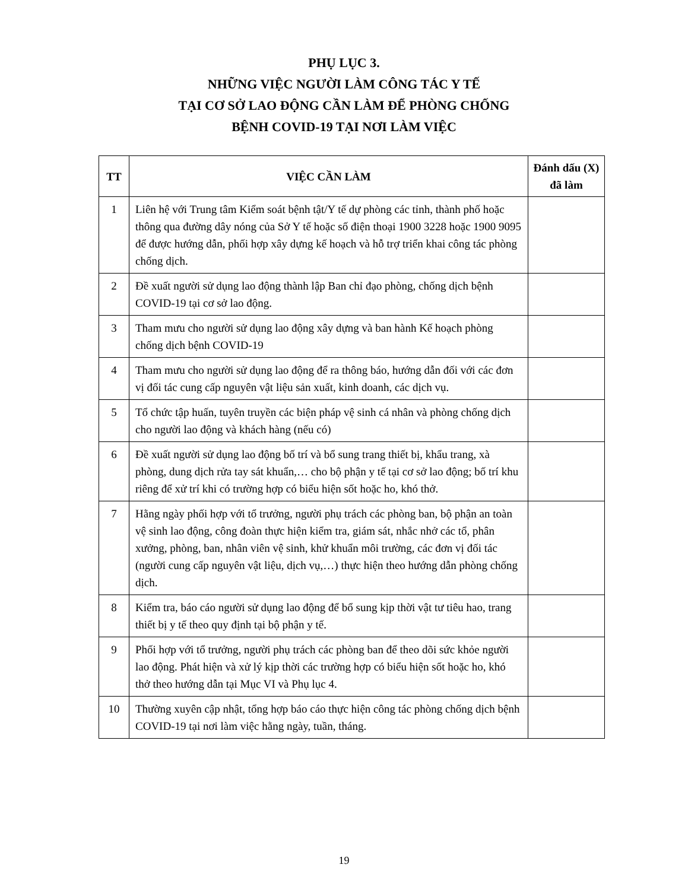PHỤ LỤC 3.
NHỮNG VIỆC NGƯỜI LÀM CÔNG TÁC Y TẾ
TẠI CƠ SỞ LAO ĐỘNG CẦN LÀM ĐỂ PHÒNG CHỐNG
BỆNH COVID-19 TẠI NƠI LÀM VIỆC
| TT | VIỆC CẦN LÀM | Đánh dấu (X) đã làm |
| --- | --- | --- |
| 1 | Liên hệ với Trung tâm Kiểm soát bệnh tật/Y tế dự phòng các tỉnh, thành phố hoặc thông qua đường dây nóng của Sở Y tế hoặc số điện thoại 1900 3228 hoặc 1900 9095 để được hướng dẫn, phối hợp xây dựng kế hoạch và hỗ trợ triển khai công tác phòng chống dịch. | |
| 2 | Đề xuất người sử dụng lao động thành lập Ban chỉ đạo phòng, chống dịch bệnh COVID-19 tại cơ sở lao động. | |
| 3 | Tham mưu cho người sử dụng lao động xây dựng và ban hành Kế hoạch phòng chống dịch bệnh COVID-19 | |
| 4 | Tham mưu cho người sử dụng lao động để ra thông báo, hướng dẫn đối với các đơn vị đối tác cung cấp nguyên vật liệu sản xuất, kinh doanh, các dịch vụ. | |
| 5 | Tổ chức tập huấn, tuyên truyền các biện pháp vệ sinh cá nhân và phòng chống dịch cho người lao động và khách hàng (nếu có) | |
| 6 | Đề xuất người sử dụng lao động bố trí và bổ sung trang thiết bị, khẩu trang, xà phòng, dung dịch rửa tay sát khuẩn,… cho bộ phận y tế tại cơ sở lao động; bố trí khu riêng để xử trí khi có trường hợp có biểu hiện sốt hoặc ho, khó thở. | |
| 7 | Hằng ngày phối hợp với tổ trưởng, người phụ trách các phòng ban, bộ phận an toàn vệ sinh lao động, công đoàn thực hiện kiểm tra, giám sát, nhắc nhở các tổ, phân xưởng, phòng, ban, nhân viên vệ sinh, khử khuẩn môi trường, các đơn vị đối tác (người cung cấp nguyên vật liệu, dịch vụ,…) thực hiện theo hướng dẫn phòng chống dịch. | |
| 8 | Kiểm tra, báo cáo người sử dụng lao động để bổ sung kịp thời vật tư tiêu hao, trang thiết bị y tế theo quy định tại bộ phận y tế. | |
| 9 | Phối hợp với tổ trưởng, người phụ trách các phòng ban để theo dõi sức khỏe người lao động. Phát hiện và xử lý kịp thời các trường hợp có biểu hiện sốt hoặc ho, khó thở theo hướng dẫn tại Mục VI và Phụ lục 4. | |
| 10 | Thường xuyên cập nhật, tổng hợp báo cáo thực hiện công tác phòng chống dịch bệnh COVID-19 tại nơi làm việc hằng ngày, tuần, tháng. | |
19